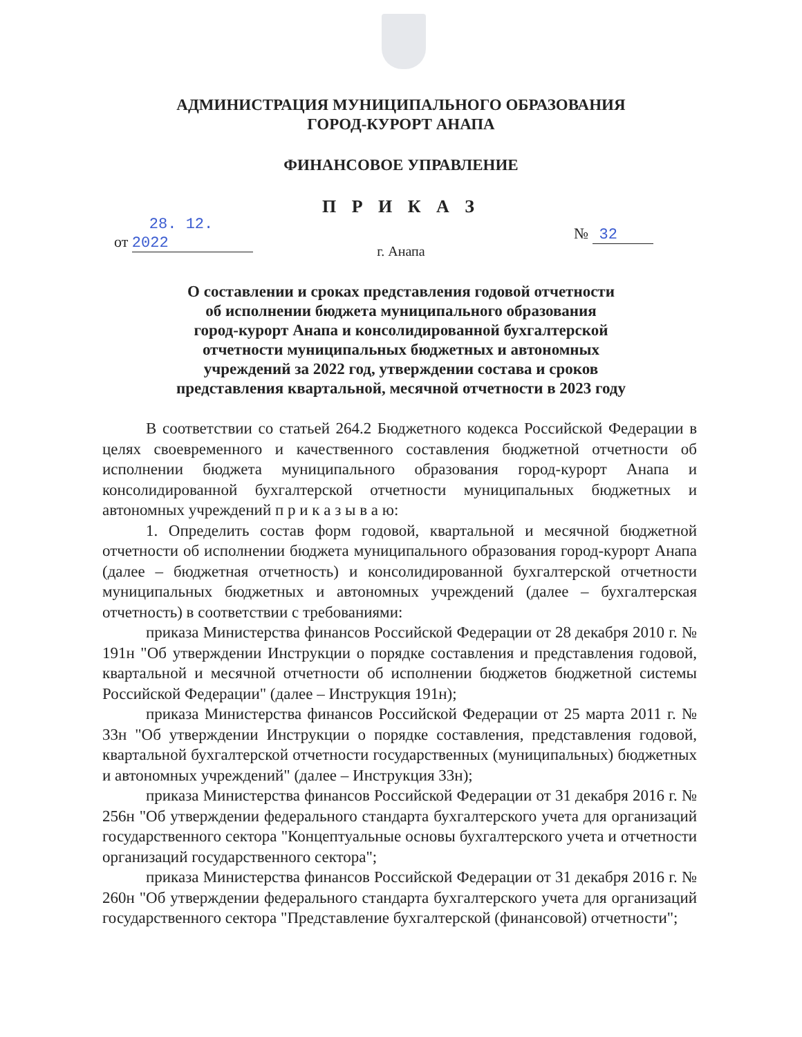АДМИНИСТРАЦИЯ МУНИЦИПАЛЬНОГО ОБРАЗОВАНИЯ
ГОРОД-КУРОРТ АНАПА
ФИНАНСОВОЕ УПРАВЛЕНИЕ
П Р И К А З
от 28. 12. 2022
№ 32
г. Анапа
О составлении и сроках представления годовой отчетности
об исполнении бюджета муниципального образования
город-курорт Анапа и консолидированной бухгалтерской
отчетности муниципальных бюджетных и автономных
учреждений за 2022 год, утверждении состава и сроков
представления квартальной, месячной отчетности в 2023 году
В соответствии со статьей 264.2 Бюджетного кодекса Российской Федерации в целях своевременного и качественного составления бюджетной отчетности об исполнении бюджета муниципального образования город-курорт Анапа и консолидированной бухгалтерской отчетности муниципальных бюджетных и автономных учреждений п р и к а з ы в а ю:
1. Определить состав форм годовой, квартальной и месячной бюджетной отчетности об исполнении бюджета муниципального образования город-курорт Анапа (далее – бюджетная отчетность) и консолидированной бухгалтерской отчетности муниципальных бюджетных и автономных учреждений (далее – бухгалтерская отчетность) в соответствии с требованиями:
приказа Министерства финансов Российской Федерации от 28 декабря 2010 г. № 191н "Об утверждении Инструкции о порядке составления и представления годовой, квартальной и месячной отчетности об исполнении бюджетов бюджетной системы Российской Федерации" (далее – Инструкция 191н);
приказа Министерства финансов Российской Федерации от 25 марта 2011 г. № 33н "Об утверждении Инструкции о порядке составления, представления годовой, квартальной бухгалтерской отчетности государственных (муниципальных) бюджетных и автономных учреждений" (далее – Инструкция 33н);
приказа Министерства финансов Российской Федерации от 31 декабря 2016 г. № 256н "Об утверждении федерального стандарта бухгалтерского учета для организаций государственного сектора "Концептуальные основы бухгалтерского учета и отчетности организаций государственного сектора";
приказа Министерства финансов Российской Федерации от 31 декабря 2016 г. № 260н "Об утверждении федерального стандарта бухгалтерского учета для организаций государственного сектора "Представление бухгалтерской (финансовой) отчетности";